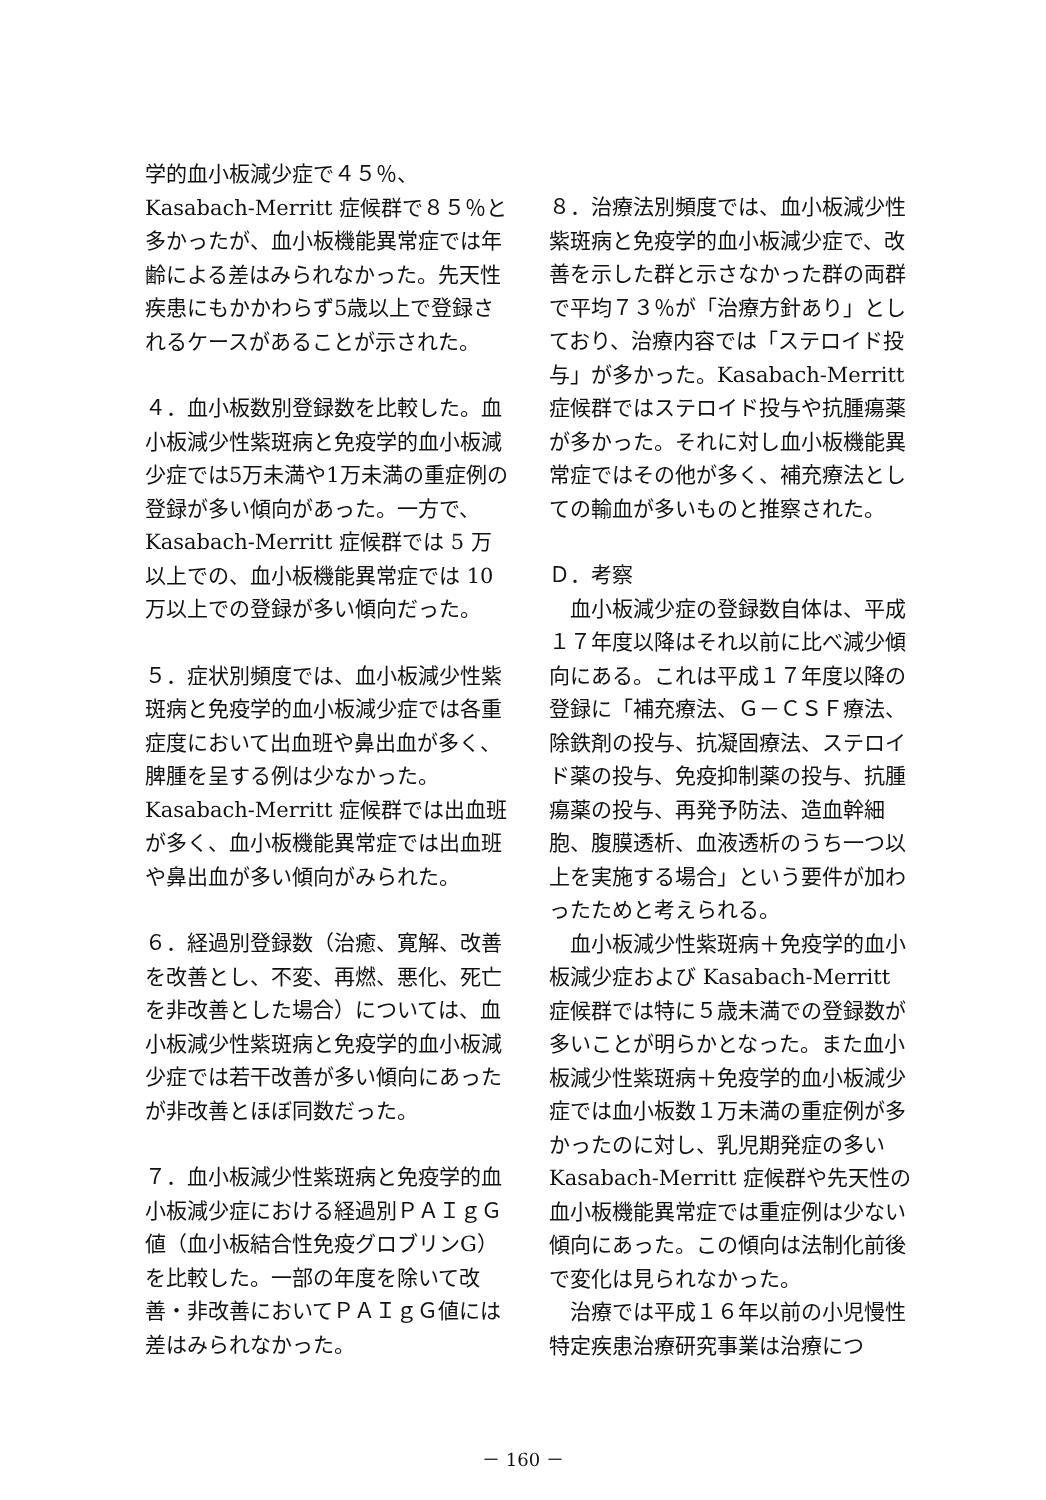学的血小板減少症で４５％、Kasabach-Merritt 症候群で８５％と多かったが、血小板機能異常症では年齢による差はみられなかった。先天性疾患にもかかわらず5歳以上で登録されるケースがあることが示された。
４．血小板数別登録数を比較した。血小板減少性紫斑病と免疫学的血小板減少症では5万未満や1万未満の重症例の登録が多い傾向があった。一方で、Kasabach-Merritt 症候群では 5 万以上での、血小板機能異常症では 10 万以上での登録が多い傾向だった。
５．症状別頻度では、血小板減少性紫斑病と免疫学的血小板減少症では各重症度において出血班や鼻出血が多く、脾腫を呈する例は少なかった。Kasabach-Merritt 症候群では出血班が多く、血小板機能異常症では出血班や鼻出血が多い傾向がみられた。
６．経過別登録数（治癒、寛解、改善を改善とし、不変、再燃、悪化、死亡を非改善とした場合）については、血小板減少性紫斑病と免疫学的血小板減少症では若干改善が多い傾向にあったが非改善とほぼ同数だった。
７．血小板減少性紫斑病と免疫学的血小板減少症における経過別ＰＡＩｇＧ値（血小板結合性免疫グロブリンG）を比較した。一部の年度を除いて改善・非改善においてＰＡＩｇＧ値には差はみられなかった。
８．治療法別頻度では、血小板減少性紫斑病と免疫学的血小板減少症で、改善を示した群と示さなかった群の両群で平均７３％が「治療方針あり」としており、治療内容では「ステロイド投与」が多かった。Kasabach-Merritt 症候群ではステロイド投与や抗腫瘍薬が多かった。それに対し血小板機能異常症ではその他が多く、補充療法としての輸血が多いものと推察された。
Ｄ．考察
　血小板減少症の登録数自体は、平成１７年度以降はそれ以前に比べ減少傾向にある。これは平成１７年度以降の登録に「補充療法、Ｇ－ＣＳＦ療法、除鉄剤の投与、抗凝固療法、ステロイド薬の投与、免疫抑制薬の投与、抗腫瘍薬の投与、再発予防法、造血幹細胞、腹膜透析、血液透析のうち一つ以上を実施する場合」という要件が加わったためと考えられる。
　血小板減少性紫斑病＋免疫学的血小板減少症および Kasabach-Merritt 症候群では特に５歳未満での登録数が多いことが明らかとなった。また血小板減少性紫斑病＋免疫学的血小板減少症では血小板数１万未満の重症例が多かったのに対し、乳児期発症の多い Kasabach-Merritt 症候群や先天性の血小板機能異常症では重症例は少ない傾向にあった。この傾向は法制化前後で変化は見られなかった。
　治療では平成１６年以前の小児慢性特定疾患治療研究事業は治療につ
－ 160 －